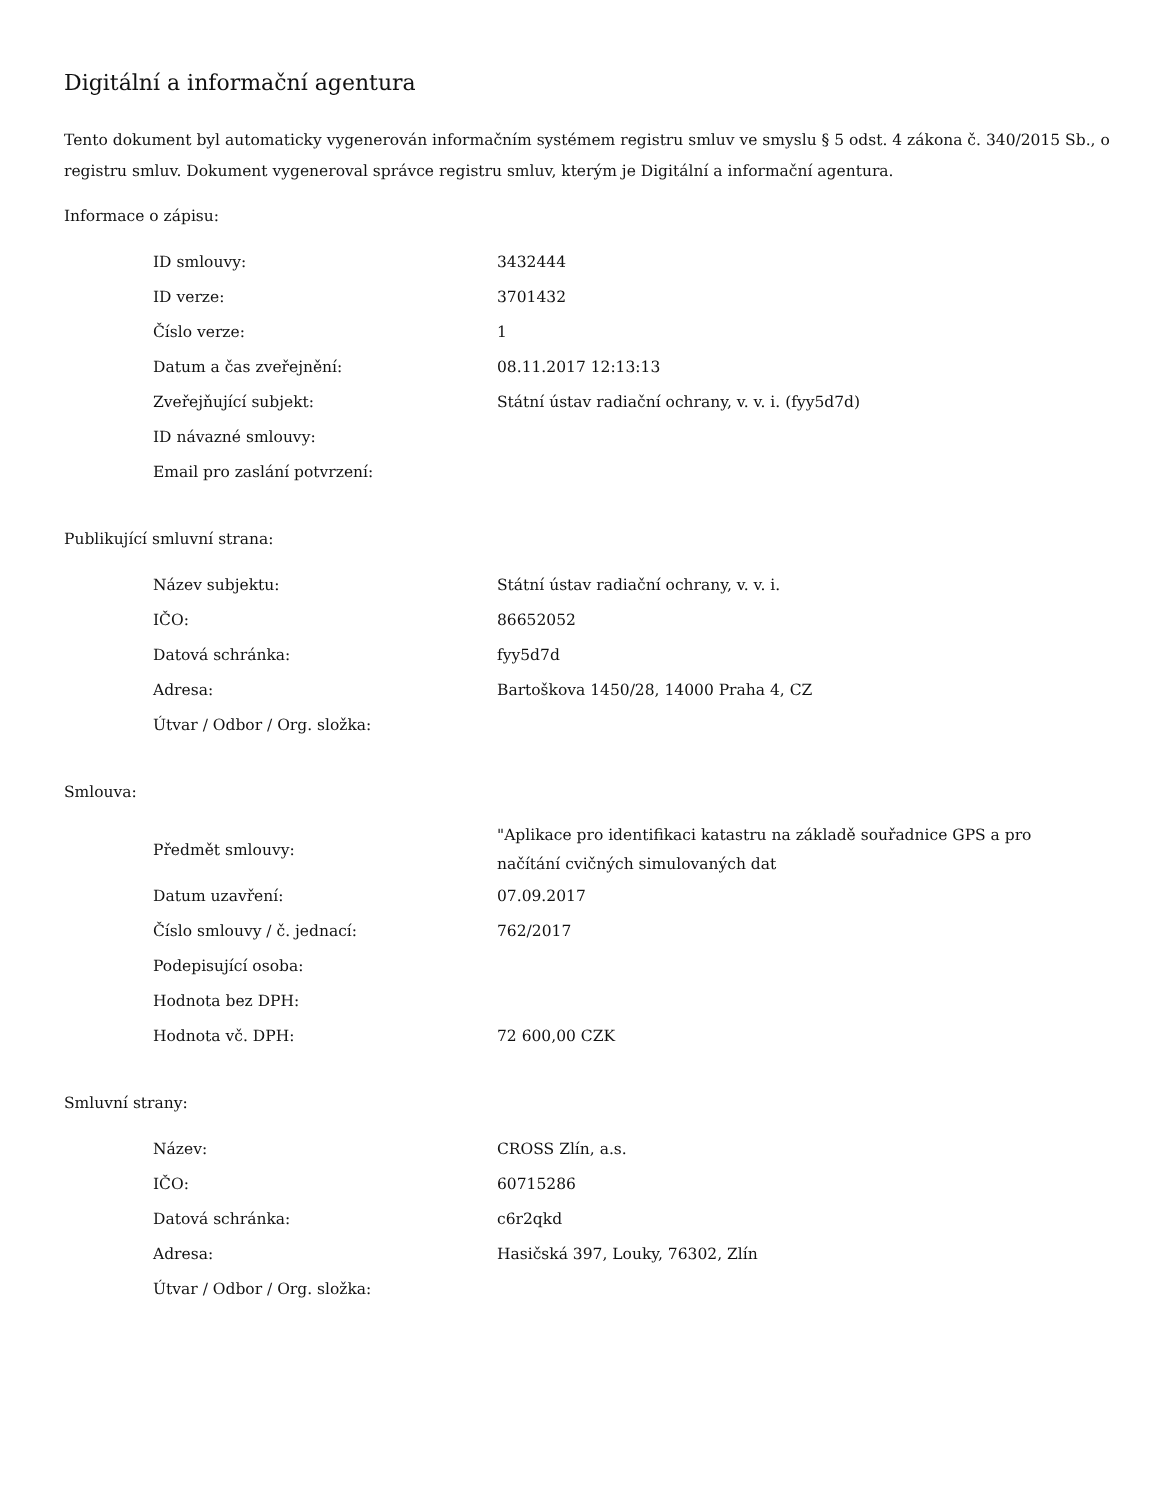Digitální a informační agentura
Tento dokument byl automaticky vygenerován informačním systémem registru smluv ve smyslu § 5 odst. 4 zákona č. 340/2015 Sb., o registru smluv. Dokument vygeneroval správce registru smluv, kterým je Digitální a informační agentura.
Informace o zápisu:
| ID smlouvy: | 3432444 |
| ID verze: | 3701432 |
| Číslo verze: | 1 |
| Datum a čas zveřejnění: | 08.11.2017 12:13:13 |
| Zveřejňující subjekt: | Státní ústav radiační ochrany, v. v. i. (fyy5d7d) |
| ID návazné smlouvy: | |
| Email pro zaslání potvrzení: | |
Publikující smluvní strana:
| Název subjektu: | Státní ústav radiační ochrany, v. v. i. |
| IČO: | 86652052 |
| Datová schránka: | fyy5d7d |
| Adresa: | Bartoškova 1450/28, 14000 Praha 4, CZ |
| Útvar / Odbor / Org. složka: | |
Smlouva:
| Předmět smlouvy: | "Aplikace pro identifikaci katastru na základě souřadnice GPS a pro načítání cvičných simulovaných dat |
| Datum uzavření: | 07.09.2017 |
| Číslo smlouvy / č. jednací: | 762/2017 |
| Podepisující osoba: | |
| Hodnota bez DPH: | |
| Hodnota vč. DPH: | 72 600,00 CZK |
Smluvní strany:
| Název: | CROSS Zlín, a.s. |
| IČO: | 60715286 |
| Datová schránka: | c6r2qkd |
| Adresa: | Hasičská 397, Louky, 76302, Zlín |
| Útvar / Odbor / Org. složka: | |